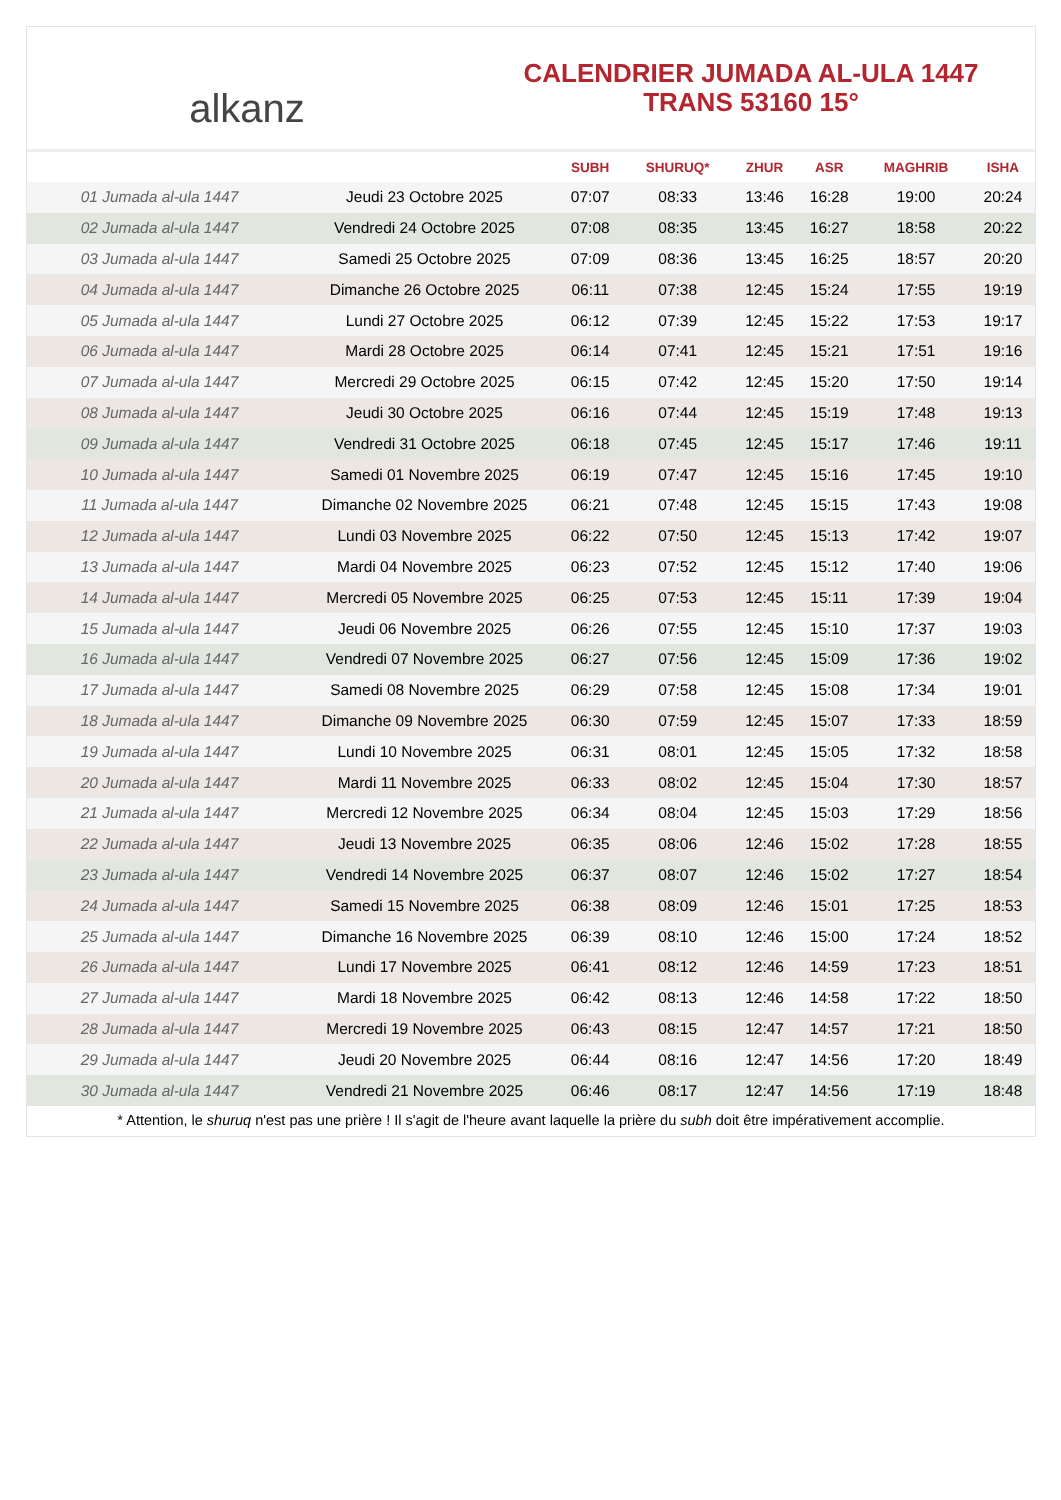alkanz
CALENDRIER JUMADA AL-ULA 1447
TRANS 53160 15°
| | | SUBH | SHURUQ* | ZHUR | ASR | MAGHRIB | ISHA |
| --- | --- | --- | --- | --- | --- | --- | --- |
| 01 Jumada al-ula 1447 | Jeudi 23 Octobre 2025 | 07:07 | 08:33 | 13:46 | 16:28 | 19:00 | 20:24 |
| 02 Jumada al-ula 1447 | Vendredi 24 Octobre 2025 | 07:08 | 08:35 | 13:45 | 16:27 | 18:58 | 20:22 |
| 03 Jumada al-ula 1447 | Samedi 25 Octobre 2025 | 07:09 | 08:36 | 13:45 | 16:25 | 18:57 | 20:20 |
| 04 Jumada al-ula 1447 | Dimanche 26 Octobre 2025 | 06:11 | 07:38 | 12:45 | 15:24 | 17:55 | 19:19 |
| 05 Jumada al-ula 1447 | Lundi 27 Octobre 2025 | 06:12 | 07:39 | 12:45 | 15:22 | 17:53 | 19:17 |
| 06 Jumada al-ula 1447 | Mardi 28 Octobre 2025 | 06:14 | 07:41 | 12:45 | 15:21 | 17:51 | 19:16 |
| 07 Jumada al-ula 1447 | Mercredi 29 Octobre 2025 | 06:15 | 07:42 | 12:45 | 15:20 | 17:50 | 19:14 |
| 08 Jumada al-ula 1447 | Jeudi 30 Octobre 2025 | 06:16 | 07:44 | 12:45 | 15:19 | 17:48 | 19:13 |
| 09 Jumada al-ula 1447 | Vendredi 31 Octobre 2025 | 06:18 | 07:45 | 12:45 | 15:17 | 17:46 | 19:11 |
| 10 Jumada al-ula 1447 | Samedi 01 Novembre 2025 | 06:19 | 07:47 | 12:45 | 15:16 | 17:45 | 19:10 |
| 11 Jumada al-ula 1447 | Dimanche 02 Novembre 2025 | 06:21 | 07:48 | 12:45 | 15:15 | 17:43 | 19:08 |
| 12 Jumada al-ula 1447 | Lundi 03 Novembre 2025 | 06:22 | 07:50 | 12:45 | 15:13 | 17:42 | 19:07 |
| 13 Jumada al-ula 1447 | Mardi 04 Novembre 2025 | 06:23 | 07:52 | 12:45 | 15:12 | 17:40 | 19:06 |
| 14 Jumada al-ula 1447 | Mercredi 05 Novembre 2025 | 06:25 | 07:53 | 12:45 | 15:11 | 17:39 | 19:04 |
| 15 Jumada al-ula 1447 | Jeudi 06 Novembre 2025 | 06:26 | 07:55 | 12:45 | 15:10 | 17:37 | 19:03 |
| 16 Jumada al-ula 1447 | Vendredi 07 Novembre 2025 | 06:27 | 07:56 | 12:45 | 15:09 | 17:36 | 19:02 |
| 17 Jumada al-ula 1447 | Samedi 08 Novembre 2025 | 06:29 | 07:58 | 12:45 | 15:08 | 17:34 | 19:01 |
| 18 Jumada al-ula 1447 | Dimanche 09 Novembre 2025 | 06:30 | 07:59 | 12:45 | 15:07 | 17:33 | 18:59 |
| 19 Jumada al-ula 1447 | Lundi 10 Novembre 2025 | 06:31 | 08:01 | 12:45 | 15:05 | 17:32 | 18:58 |
| 20 Jumada al-ula 1447 | Mardi 11 Novembre 2025 | 06:33 | 08:02 | 12:45 | 15:04 | 17:30 | 18:57 |
| 21 Jumada al-ula 1447 | Mercredi 12 Novembre 2025 | 06:34 | 08:04 | 12:45 | 15:03 | 17:29 | 18:56 |
| 22 Jumada al-ula 1447 | Jeudi 13 Novembre 2025 | 06:35 | 08:06 | 12:46 | 15:02 | 17:28 | 18:55 |
| 23 Jumada al-ula 1447 | Vendredi 14 Novembre 2025 | 06:37 | 08:07 | 12:46 | 15:02 | 17:27 | 18:54 |
| 24 Jumada al-ula 1447 | Samedi 15 Novembre 2025 | 06:38 | 08:09 | 12:46 | 15:01 | 17:25 | 18:53 |
| 25 Jumada al-ula 1447 | Dimanche 16 Novembre 2025 | 06:39 | 08:10 | 12:46 | 15:00 | 17:24 | 18:52 |
| 26 Jumada al-ula 1447 | Lundi 17 Novembre 2025 | 06:41 | 08:12 | 12:46 | 14:59 | 17:23 | 18:51 |
| 27 Jumada al-ula 1447 | Mardi 18 Novembre 2025 | 06:42 | 08:13 | 12:46 | 14:58 | 17:22 | 18:50 |
| 28 Jumada al-ula 1447 | Mercredi 19 Novembre 2025 | 06:43 | 08:15 | 12:47 | 14:57 | 17:21 | 18:50 |
| 29 Jumada al-ula 1447 | Jeudi 20 Novembre 2025 | 06:44 | 08:16 | 12:47 | 14:56 | 17:20 | 18:49 |
| 30 Jumada al-ula 1447 | Vendredi 21 Novembre 2025 | 06:46 | 08:17 | 12:47 | 14:56 | 17:19 | 18:48 |
* Attention, le shuruq n'est pas une prière ! Il s'agit de l'heure avant laquelle la prière du subh doit être impérativement accomplie.